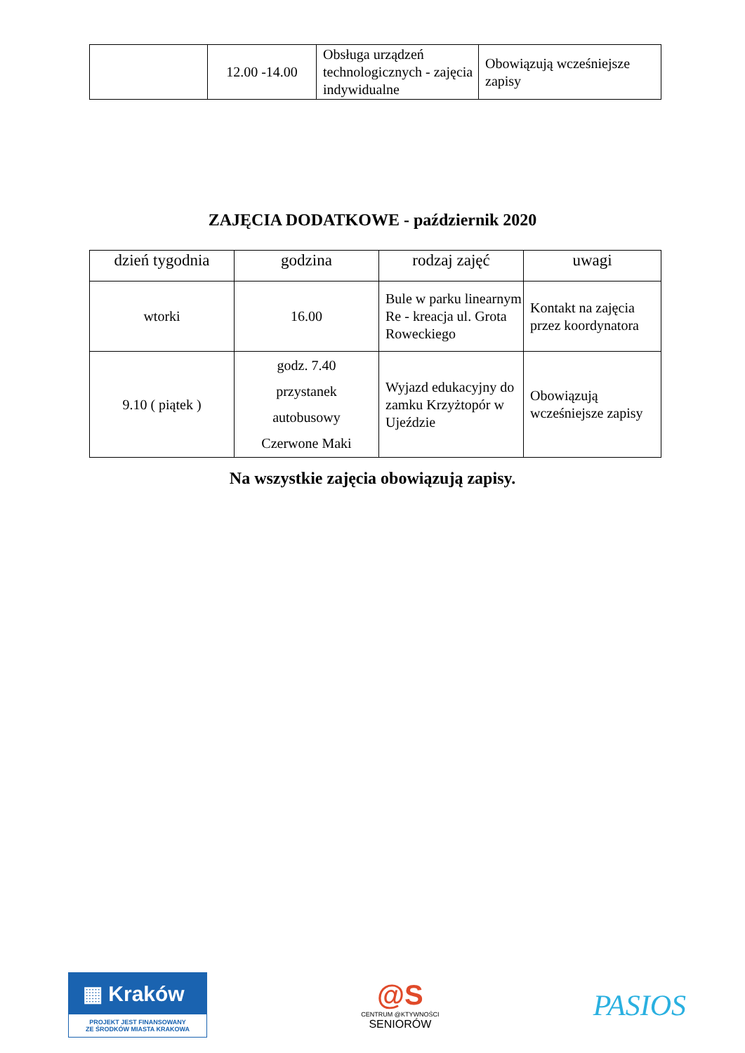| | 12.00 -14.00 | Obsługa urządzeń technologicznych - zajęcia indywidualne | Obowiązują wcześniejsze zapisy |
ZAJĘCIA DODATKOWE - październik 2020
| dzień tygodnia | godzina | rodzaj zajęć | uwagi |
| --- | --- | --- | --- |
| wtorki | 16.00 | Bule w parku linearnym Re - kreacja ul. Grota Roweckiego | Kontakt na zajęcia przez koordynatora |
| 9.10 ( piątek ) | godz. 7.40 przystanek autobusowy Czerwone Maki | Wyjazd edukacyjny do zamku Krzyżtopór w Ujeździe | Obowiązują wcześniejsze zapisy |
Na wszystkie zajęcia obowiązują zapisy.
▦ Kraków
PROJEKT JEST FINANSOWANY
ZE ŚRODKÓW MIASTA KRAKOWA
@S
CENTRUM @KTYWNOŚCI
SENIORÓW
PASIOS